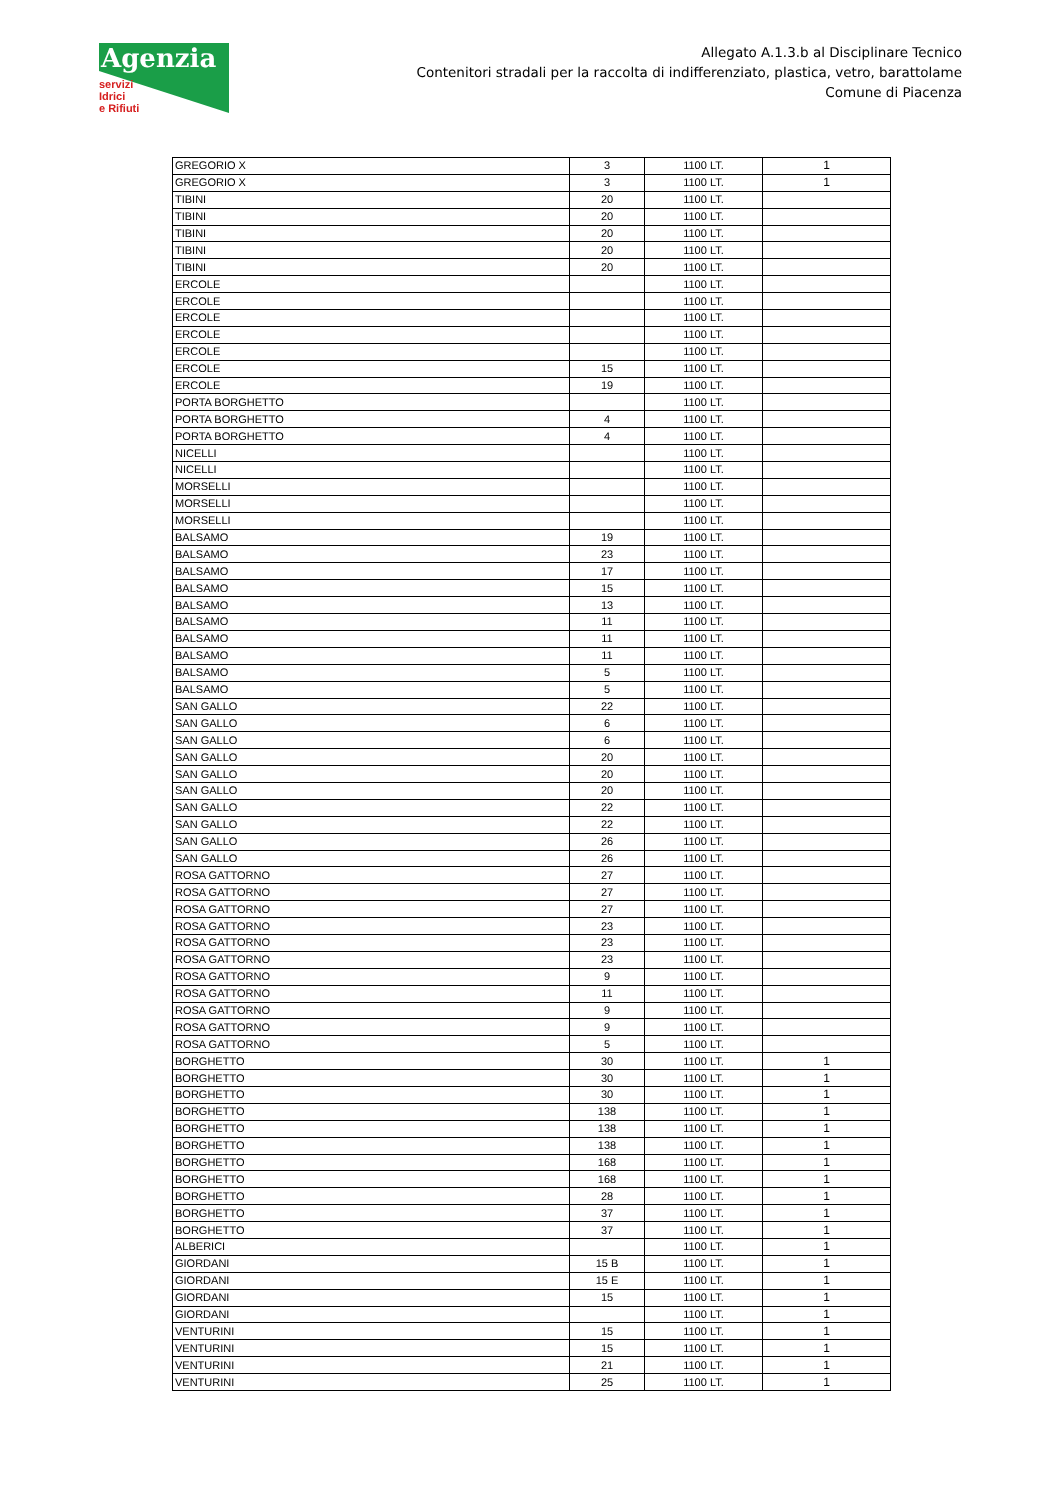Agenzia
servizi
Idrici
e Rifiuti
Allegato A.1.3.b al Disciplinare Tecnico
Contenitori stradali per la raccolta di indifferenziato, plastica, vetro, barattolame
Comune di Piacenza
| GREGORIO X | 3 | 1100 LT. | 1 |
| GREGORIO X | 3 | 1100 LT. | 1 |
| TIBINI | 20 | 1100 LT. | |
| TIBINI | 20 | 1100 LT. | |
| TIBINI | 20 | 1100 LT. | |
| TIBINI | 20 | 1100 LT. | |
| TIBINI | 20 | 1100 LT. | |
| ERCOLE | | 1100 LT. | |
| ERCOLE | | 1100 LT. | |
| ERCOLE | | 1100 LT. | |
| ERCOLE | | 1100 LT. | |
| ERCOLE | | 1100 LT. | |
| ERCOLE | 15 | 1100 LT. | |
| ERCOLE | 19 | 1100 LT. | |
| PORTA BORGHETTO | | 1100 LT. | |
| PORTA BORGHETTO | 4 | 1100 LT. | |
| PORTA BORGHETTO | 4 | 1100 LT. | |
| NICELLI | | 1100 LT. | |
| NICELLI | | 1100 LT. | |
| MORSELLI | | 1100 LT. | |
| MORSELLI | | 1100 LT. | |
| MORSELLI | | 1100 LT. | |
| BALSAMO | 19 | 1100 LT. | |
| BALSAMO | 23 | 1100 LT. | |
| BALSAMO | 17 | 1100 LT. | |
| BALSAMO | 15 | 1100 LT. | |
| BALSAMO | 13 | 1100 LT. | |
| BALSAMO | 11 | 1100 LT. | |
| BALSAMO | 11 | 1100 LT. | |
| BALSAMO | 11 | 1100 LT. | |
| BALSAMO | 5 | 1100 LT. | |
| BALSAMO | 5 | 1100 LT. | |
| SAN GALLO | 22 | 1100 LT. | |
| SAN GALLO | 6 | 1100 LT. | |
| SAN GALLO | 6 | 1100 LT. | |
| SAN GALLO | 20 | 1100 LT. | |
| SAN GALLO | 20 | 1100 LT. | |
| SAN GALLO | 20 | 1100 LT. | |
| SAN GALLO | 22 | 1100 LT. | |
| SAN GALLO | 22 | 1100 LT. | |
| SAN GALLO | 26 | 1100 LT. | |
| SAN GALLO | 26 | 1100 LT. | |
| ROSA GATTORNO | 27 | 1100 LT. | |
| ROSA GATTORNO | 27 | 1100 LT. | |
| ROSA GATTORNO | 27 | 1100 LT. | |
| ROSA GATTORNO | 23 | 1100 LT. | |
| ROSA GATTORNO | 23 | 1100 LT. | |
| ROSA GATTORNO | 23 | 1100 LT. | |
| ROSA GATTORNO | 9 | 1100 LT. | |
| ROSA GATTORNO | 11 | 1100 LT. | |
| ROSA GATTORNO | 9 | 1100 LT. | |
| ROSA GATTORNO | 9 | 1100 LT. | |
| ROSA GATTORNO | 5 | 1100 LT. | |
| BORGHETTO | 30 | 1100 LT. | 1 |
| BORGHETTO | 30 | 1100 LT. | 1 |
| BORGHETTO | 30 | 1100 LT. | 1 |
| BORGHETTO | 138 | 1100 LT. | 1 |
| BORGHETTO | 138 | 1100 LT. | 1 |
| BORGHETTO | 138 | 1100 LT. | 1 |
| BORGHETTO | 168 | 1100 LT. | 1 |
| BORGHETTO | 168 | 1100 LT. | 1 |
| BORGHETTO | 28 | 1100 LT. | 1 |
| BORGHETTO | 37 | 1100 LT. | 1 |
| BORGHETTO | 37 | 1100 LT. | 1 |
| ALBERICI | | 1100 LT. | 1 |
| GIORDANI | 15 B | 1100 LT. | 1 |
| GIORDANI | 15 E | 1100 LT. | 1 |
| GIORDANI | 15 | 1100 LT. | 1 |
| GIORDANI | | 1100 LT. | 1 |
| VENTURINI | 15 | 1100 LT. | 1 |
| VENTURINI | 15 | 1100 LT. | 1 |
| VENTURINI | 21 | 1100 LT. | 1 |
| VENTURINI | 25 | 1100 LT. | 1 |